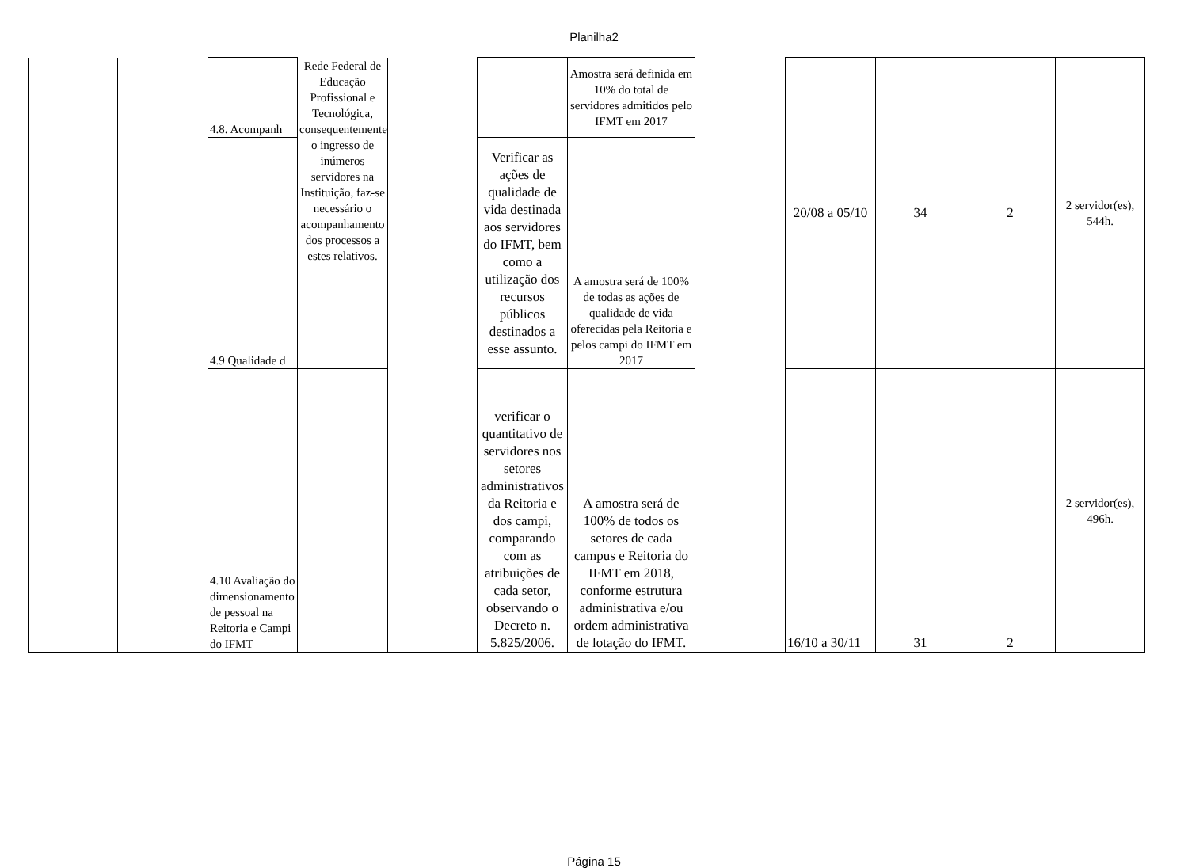Planilha2
| | | 4.8. Acompanh | Rede Federal de Educação Profissional e Tecnológica, consequentemente, o ingresso de inúmeros servidores na Instituição, faz-se necessário o acompanhamento dos processos a estes relativos. | | | Amostra será definida em 10% do total de servidores admitidos pelo IFMT em 2017 | | 20/08 a 05/10 | 34 | 2 | 2 servidor(es), 544h. |
| | | 4.9 Qualidade d | | | Verificar as ações de qualidade de vida destinada aos servidores do IFMT, bem como a utilização dos recursos públicos destinados a esse assunto. | A amostra será de 100% de todas as ações de qualidade de vida oferecidas pela Reitoria e pelos campi do IFMT em 2017 | | | | | |
| | | 4.10 Avaliação do dimensionamento de pessoal na Reitoria e Campi do IFMT | | | verificar o quantitativo de servidores nos setores administrativos da Reitoria e dos campi, comparando com as atribuições de cada setor, observando o Decreto n. 5.825/2006. | A amostra será de 100% de todos os setores de cada campus e Reitoria do IFMT em 2018, conforme estrutura administrativa e/ou ordem administrativa de lotação do IFMT. | | 16/10 a 30/11 | 31 | 2 | 2 servidor(es), 496h. |
Página 15